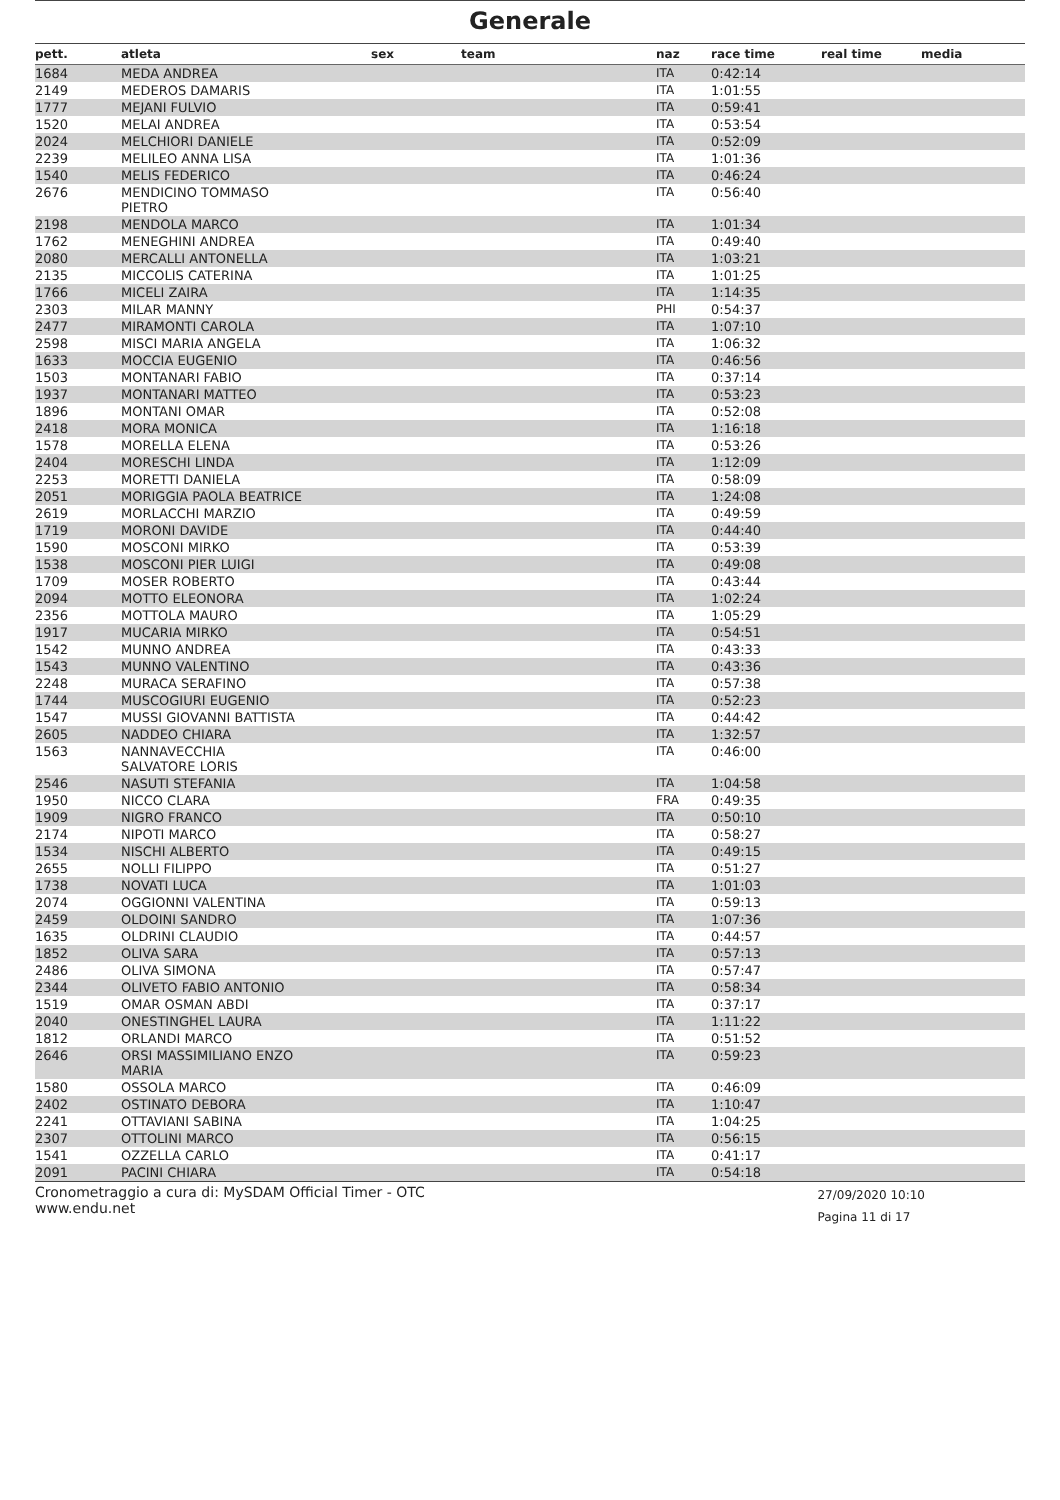Generale
| pett. | atleta | sex | team | naz | race time | real time | media |
| --- | --- | --- | --- | --- | --- | --- | --- |
| 1684 | MEDA ANDREA | | | ITA | 0:42:14 | | |
| 2149 | MEDEROS DAMARIS | | | ITA | 1:01:55 | | |
| 1777 | MEJANI FULVIO | | | ITA | 0:59:41 | | |
| 1520 | MELAI ANDREA | | | ITA | 0:53:54 | | |
| 2024 | MELCHIORI DANIELE | | | ITA | 0:52:09 | | |
| 2239 | MELILEO ANNA LISA | | | ITA | 1:01:36 | | |
| 1540 | MELIS FEDERICO | | | ITA | 0:46:24 | | |
| 2676 | MENDICINO TOMMASO PIETRO | | | ITA | 0:56:40 | | |
| 2198 | MENDOLA MARCO | | | ITA | 1:01:34 | | |
| 1762 | MENEGHINI ANDREA | | | ITA | 0:49:40 | | |
| 2080 | MERCALLI ANTONELLA | | | ITA | 1:03:21 | | |
| 2135 | MICCOLIS CATERINA | | | ITA | 1:01:25 | | |
| 1766 | MICELI ZAIRA | | | ITA | 1:14:35 | | |
| 2303 | MILAR MANNY | | | PHI | 0:54:37 | | |
| 2477 | MIRAMONTI CAROLA | | | ITA | 1:07:10 | | |
| 2598 | MISCI MARIA ANGELA | | | ITA | 1:06:32 | | |
| 1633 | MOCCIA EUGENIO | | | ITA | 0:46:56 | | |
| 1503 | MONTANARI FABIO | | | ITA | 0:37:14 | | |
| 1937 | MONTANARI MATTEO | | | ITA | 0:53:23 | | |
| 1896 | MONTANI OMAR | | | ITA | 0:52:08 | | |
| 2418 | MORA MONICA | | | ITA | 1:16:18 | | |
| 1578 | MORELLA ELENA | | | ITA | 0:53:26 | | |
| 2404 | MORESCHI LINDA | | | ITA | 1:12:09 | | |
| 2253 | MORETTI DANIELA | | | ITA | 0:58:09 | | |
| 2051 | MORIGGIA PAOLA BEATRICE | | | ITA | 1:24:08 | | |
| 2619 | MORLACCHI MARZIO | | | ITA | 0:49:59 | | |
| 1719 | MORONI DAVIDE | | | ITA | 0:44:40 | | |
| 1590 | MOSCONI MIRKO | | | ITA | 0:53:39 | | |
| 1538 | MOSCONI PIER LUIGI | | | ITA | 0:49:08 | | |
| 1709 | MOSER ROBERTO | | | ITA | 0:43:44 | | |
| 2094 | MOTTO ELEONORA | | | ITA | 1:02:24 | | |
| 2356 | MOTTOLA MAURO | | | ITA | 1:05:29 | | |
| 1917 | MUCARIA MIRKO | | | ITA | 0:54:51 | | |
| 1542 | MUNNO ANDREA | | | ITA | 0:43:33 | | |
| 1543 | MUNNO VALENTINO | | | ITA | 0:43:36 | | |
| 2248 | MURACA SERAFINO | | | ITA | 0:57:38 | | |
| 1744 | MUSCOGIURI EUGENIO | | | ITA | 0:52:23 | | |
| 1547 | MUSSI GIOVANNI BATTISTA | | | ITA | 0:44:42 | | |
| 2605 | NADDEO CHIARA | | | ITA | 1:32:57 | | |
| 1563 | NANNAVECCHIA SALVATORE LORIS | | | ITA | 0:46:00 | | |
| 2546 | NASUTI STEFANIA | | | ITA | 1:04:58 | | |
| 1950 | NICCO CLARA | | | FRA | 0:49:35 | | |
| 1909 | NIGRO FRANCO | | | ITA | 0:50:10 | | |
| 2174 | NIPOTI MARCO | | | ITA | 0:58:27 | | |
| 1534 | NISCHI ALBERTO | | | ITA | 0:49:15 | | |
| 2655 | NOLLI FILIPPO | | | ITA | 0:51:27 | | |
| 1738 | NOVATI LUCA | | | ITA | 1:01:03 | | |
| 2074 | OGGIONNI VALENTINA | | | ITA | 0:59:13 | | |
| 2459 | OLDOINI SANDRO | | | ITA | 1:07:36 | | |
| 1635 | OLDRINI CLAUDIO | | | ITA | 0:44:57 | | |
| 1852 | OLIVA SARA | | | ITA | 0:57:13 | | |
| 2486 | OLIVA SIMONA | | | ITA | 0:57:47 | | |
| 2344 | OLIVETO FABIO ANTONIO | | | ITA | 0:58:34 | | |
| 1519 | OMAR OSMAN ABDI | | | ITA | 0:37:17 | | |
| 2040 | ONESTINGHEL LAURA | | | ITA | 1:11:22 | | |
| 1812 | ORLANDI MARCO | | | ITA | 0:51:52 | | |
| 2646 | ORSI MASSIMILIANO ENZO MARIA | | | ITA | 0:59:23 | | |
| 1580 | OSSOLA MARCO | | | ITA | 0:46:09 | | |
| 2402 | OSTINATO DEBORA | | | ITA | 1:10:47 | | |
| 2241 | OTTAVIANI SABINA | | | ITA | 1:04:25 | | |
| 2307 | OTTOLINI MARCO | | | ITA | 0:56:15 | | |
| 1541 | OZZELLA CARLO | | | ITA | 0:41:17 | | |
| 2091 | PACINI CHIARA | | | ITA | 0:54:18 | | |
Cronometraggio a cura di: MySDAM Official Timer - OTC
www.endu.net
27/09/2020 10:10
Pagina 11 di 17